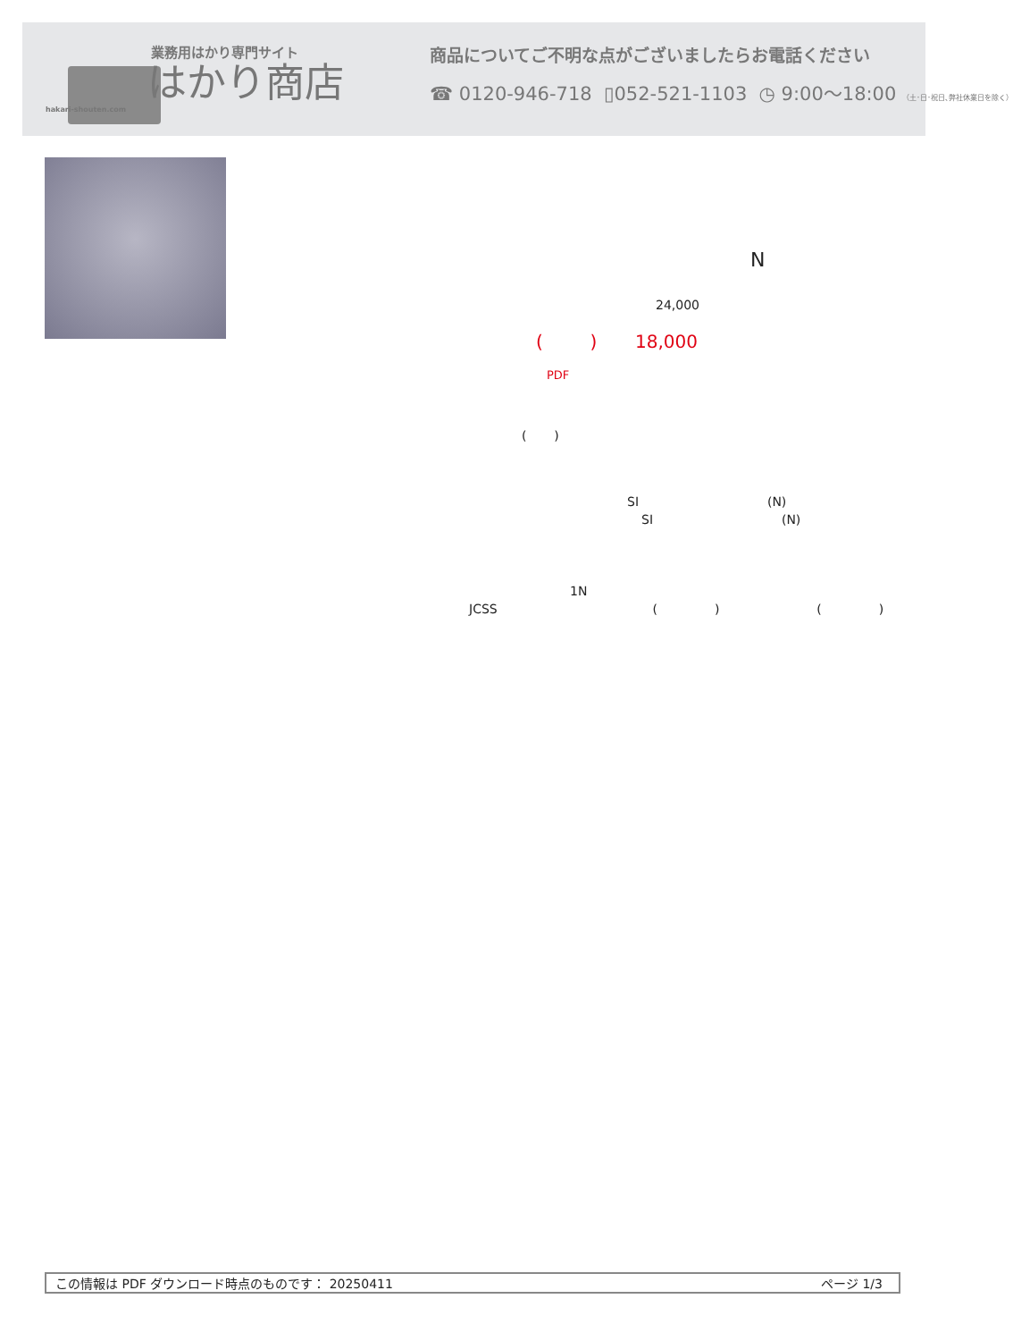業務用はかり専門サイト
はかり商店
hakari-shouten.com
商品についてご不明な点がございましたらお電話ください
☎ 0120-946-718 ▯052-521-1103 ◷ 9:00〜18:00 （土･日･祝日､弊社休業日を除く）
N
24,000
( ) 18,000
PDF
( )
SI (N)
SI (N)
1N
JCSS ( ) ( )
この情報は PDF ダウンロード時点のものです： 20250411 ページ 1/3